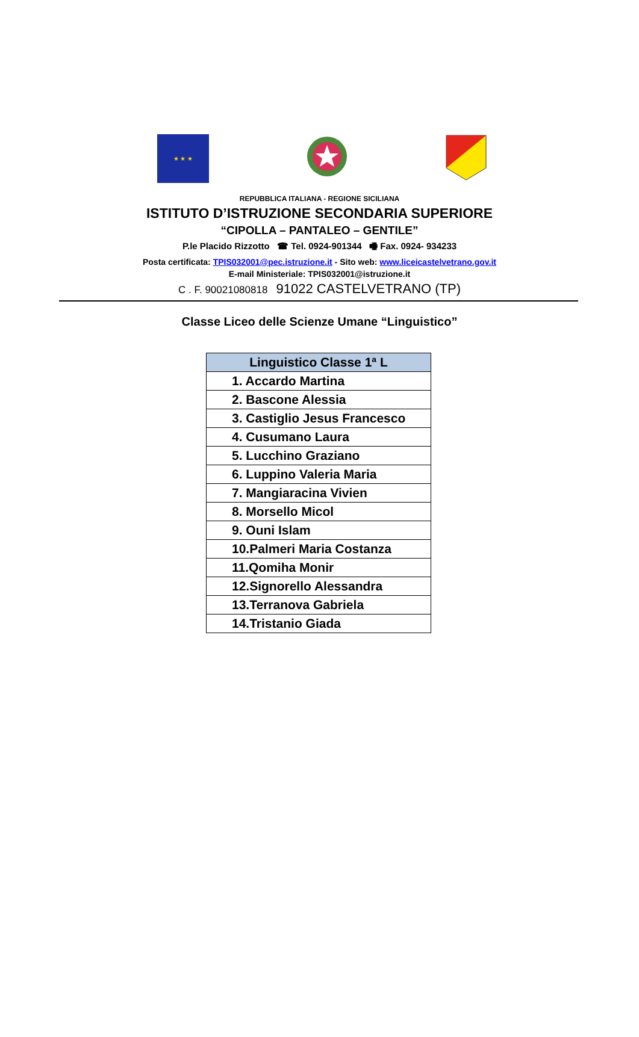★ ★ ★
REPUBBLICA ITALIANA - REGIONE SICILIANA
ISTITUTO D’ISTRUZIONE SECONDARIA SUPERIORE
“CIPOLLA – PANTALEO – GENTILE”
P.le Placido Rizzotto ☎ Tel. 0924-901344 🖷 Fax. 0924- 934233
Posta certificata: TPIS032001@pec.istruzione.it - Sito web: www.liceicastelvetrano.gov.it
E-mail Ministeriale: TPIS032001@istruzione.it
C . F. 90021080818 91022 CASTELVETRANO (TP)
Classe Liceo delle Scienze Umane “Linguistico”
| Linguistico Classe 1ª L |
| --- |
| 1. Accardo Martina |
| 2. Bascone Alessia |
| 3. Castiglio Jesus Francesco |
| 4. Cusumano Laura |
| 5. Lucchino Graziano |
| 6. Luppino Valeria Maria |
| 7. Mangiaracina Vivien |
| 8. Morsello Micol |
| 9. Ouni Islam |
| 10.Palmeri Maria Costanza |
| 11.Qomiha Monir |
| 12.Signorello Alessandra |
| 13.Terranova Gabriela |
| 14.Tristanio Giada |